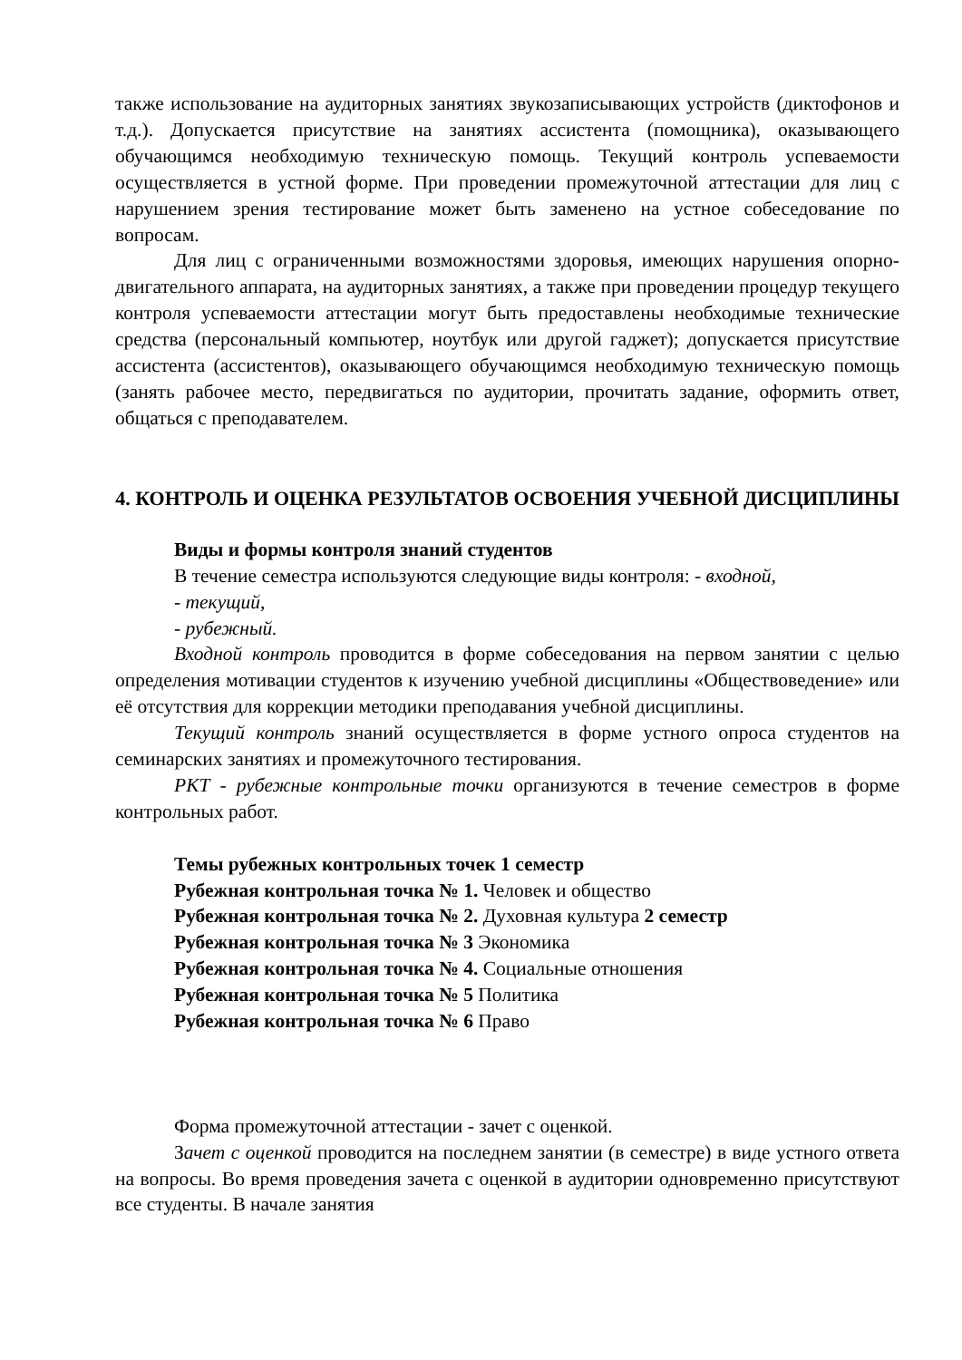также использование на аудиторных занятиях звукозаписывающих устройств (диктофонов и т.д.). Допускается присутствие на занятиях ассистента (помощника), оказывающего обучающимся необходимую техническую помощь. Текущий контроль успеваемости осуществляется в устной форме. При проведении промежуточной аттестации для лиц с нарушением зрения тестирование может быть заменено на устное собеседование по вопросам.
Для лиц с ограниченными возможностями здоровья, имеющих нарушения опорно-двигательного аппарата, на аудиторных занятиях, а также при проведении процедур текущего контроля успеваемости аттестации могут быть предоставлены необходимые технические средства (персональный компьютер, ноутбук или другой гаджет); допускается присутствие ассистента (ассистентов), оказывающего обучающимся необходимую техническую помощь (занять рабочее место, передвигаться по аудитории, прочитать задание, оформить ответ, общаться с преподавателем.
4. КОНТРОЛЬ И ОЦЕНКА РЕЗУЛЬТАТОВ ОСВОЕНИЯ УЧЕБНОЙ ДИСЦИПЛИНЫ
Виды и формы контроля знаний студентов
В течение семестра используются следующие виды контроля: - входной,
- текущий,
- рубежный.
Входной контроль проводится в форме собеседования на первом занятии с целью определения мотивации студентов к изучению учебной дисциплины «Обществоведение» или её отсутствия для коррекции методики преподавания учебной дисциплины.
Текущий контроль знаний осуществляется в форме устного опроса студентов на семинарских занятиях и промежуточного тестирования.
РКТ - рубежные контрольные точки организуются в течение семестров в форме контрольных работ.
Темы рубежных контрольных точек 1 семестр
Рубежная контрольная точка № 1. Человек и общество
Рубежная контрольная точка № 2. Духовная культура 2 семестр
Рубежная контрольная точка № 3 Экономика
Рубежная контрольная точка № 4. Социальные отношения
Рубежная контрольная точка № 5 Политика
Рубежная контрольная точка № 6 Право
Форма промежуточной аттестации - зачет с оценкой.
Зачет с оценкой проводится на последнем занятии (в семестре) в виде устного ответа на вопросы. Во время проведения зачета с оценкой в аудитории одновременно присутствуют все студенты. В начале занятия